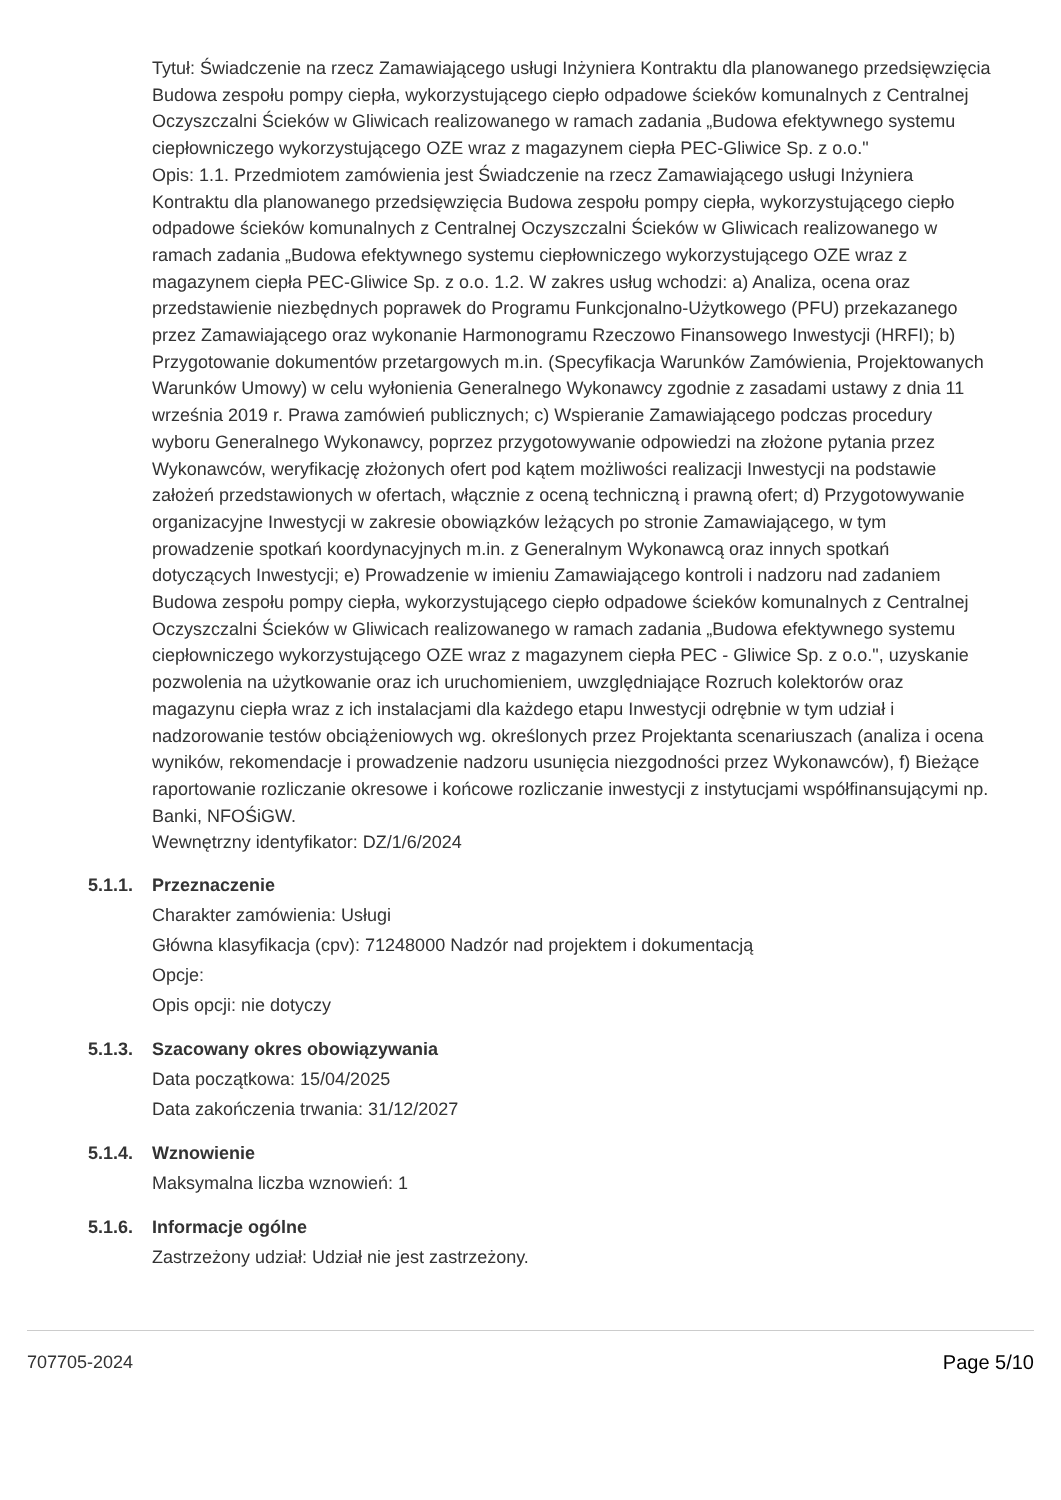Tytuł: Świadczenie na rzecz Zamawiającego usługi Inżyniera Kontraktu dla planowanego przedsięwzięcia Budowa zespołu pompy ciepła, wykorzystującego ciepło odpadowe ścieków komunalnych z Centralnej Oczyszczalni Ścieków w Gliwicach realizowanego w ramach zadania „Budowa efektywnego systemu ciepłowniczego wykorzystującego OZE wraz z magazynem ciepła PEC-Gliwice Sp. z o.o."
Opis: 1.1. Przedmiotem zamówienia jest Świadczenie na rzecz Zamawiającego usługi Inżyniera Kontraktu dla planowanego przedsięwzięcia Budowa zespołu pompy ciepła, wykorzystującego ciepło odpadowe ścieków komunalnych z Centralnej Oczyszczalni Ścieków w Gliwicach realizowanego w ramach zadania „Budowa efektywnego systemu ciepłowniczego wykorzystującego OZE wraz z magazynem ciepła PEC-Gliwice Sp. z o.o. 1.2. W zakres usług wchodzi: a) Analiza, ocena oraz przedstawienie niezbędnych poprawek do Programu Funkcjonalno-Użytkowego (PFU) przekazanego przez Zamawiającego oraz wykonanie Harmonogramu Rzeczowo Finansowego Inwestycji (HRFI); b) Przygotowanie dokumentów przetargowych m.in. (Specyfikacja Warunków Zamówienia, Projektowanych Warunków Umowy) w celu wyłonienia Generalnego Wykonawcy zgodnie z zasadami ustawy z dnia 11 września 2019 r. Prawa zamówień publicznych; c) Wspieranie Zamawiającego podczas procedury wyboru Generalnego Wykonawcy, poprzez przygotowywanie odpowiedzi na złożone pytania przez Wykonawców, weryfikację złożonych ofert pod kątem możliwości realizacji Inwestycji na podstawie założeń przedstawionych w ofertach, włącznie z oceną techniczną i prawną ofert; d) Przygotowywanie organizacyjne Inwestycji w zakresie obowiązków leżących po stronie Zamawiającego, w tym prowadzenie spotkań koordynacyjnych m.in. z Generalnym Wykonawcą oraz innych spotkań dotyczących Inwestycji; e) Prowadzenie w imieniu Zamawiającego kontroli i nadzoru nad zadaniem Budowa zespołu pompy ciepła, wykorzystującego ciepło odpadowe ścieków komunalnych z Centralnej Oczyszczalni Ścieków w Gliwicach realizowanego w ramach zadania „Budowa efektywnego systemu ciepłowniczego wykorzystującego OZE wraz z magazynem ciepła PEC - Gliwice Sp. z o.o.", uzyskanie pozwolenia na użytkowanie oraz ich uruchomieniem, uwzględniające Rozruch kolektorów oraz magazynu ciepła wraz z ich instalacjami dla każdego etapu Inwestycji odrębnie w tym udział i nadzorowanie testów obciążeniowych wg. określonych przez Projektanta scenariuszach (analiza i ocena wyników, rekomendacje i prowadzenie nadzoru usunięcia niezgodności przez Wykonawców), f) Bieżące raportowanie rozliczanie okresowe i końcowe rozliczanie inwestycji z instytucjami współfinansującymi np. Banki, NFOŚiGW.
Wewnętrzny identyfikator: DZ/1/6/2024
5.1.1.
Przeznaczenie
Charakter zamówienia: Usługi
Główna klasyfikacja (cpv): 71248000 Nadzór nad projektem i dokumentacją
Opcje:
Opis opcji: nie dotyczy
5.1.3.
Szacowany okres obowiązywania
Data początkowa: 15/04/2025
Data zakończenia trwania: 31/12/2027
5.1.4.
Wznowienie
Maksymalna liczba wznowień: 1
5.1.6.
Informacje ogólne
Zastrzeżony udział: Udział nie jest zastrzeżony.
707705-2024 Page 5/10